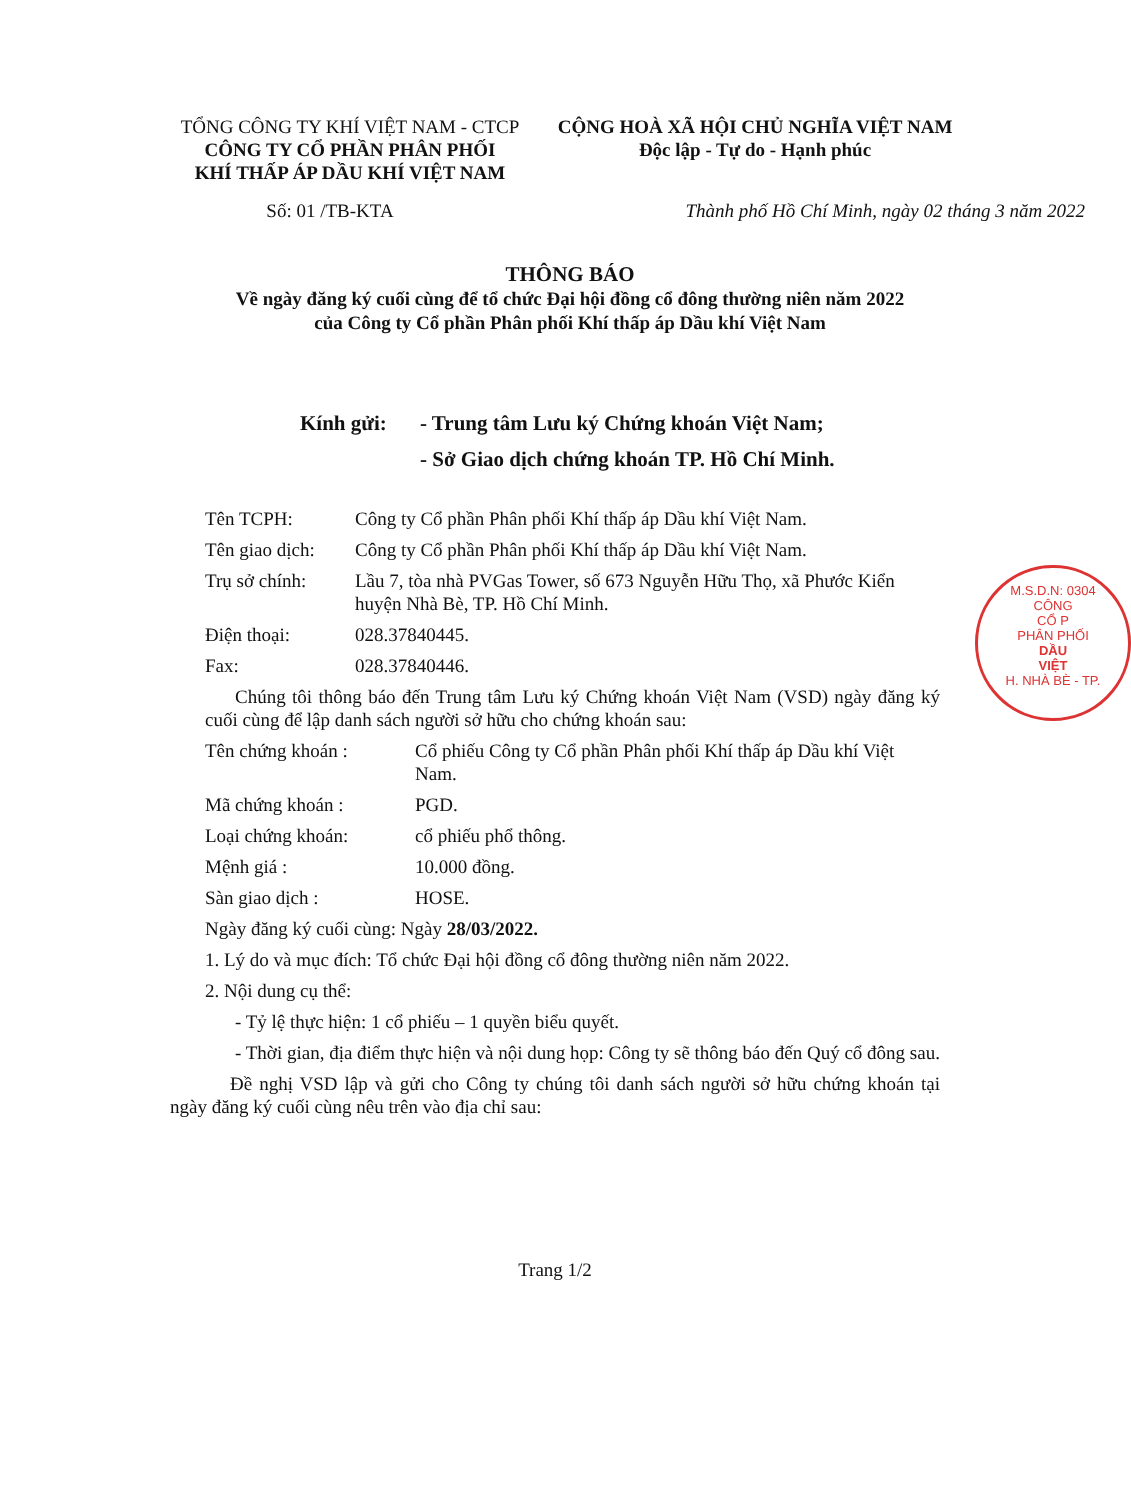TỔNG CÔNG TY KHÍ VIỆT NAM - CTCP
CÔNG TY CỔ PHẦN PHÂN PHỐI
KHÍ THẤP ÁP DẦU KHÍ VIỆT NAM
CỘNG HOÀ XÃ HỘI CHỦ NGHĨA VIỆT NAM
Độc lập - Tự do - Hạnh phúc
Số: 01 /TB-KTA Thành phố Hồ Chí Minh, ngày 02 tháng 3 năm 2022
THÔNG BÁO
Về ngày đăng ký cuối cùng để tổ chức Đại hội đồng cổ đông thường niên năm 2022
của Công ty Cổ phần Phân phối Khí thấp áp Dầu khí Việt Nam
Kính gửi: - Trung tâm Lưu ký Chứng khoán Việt Nam;
- Sở Giao dịch chứng khoán TP. Hồ Chí Minh.
Tên TCPH: Công ty Cổ phần Phân phối Khí thấp áp Dầu khí Việt Nam.
Tên giao dịch:
Công ty Cổ phần Phân phối Khí thấp áp Dầu khí Việt Nam.
Trụ sở chính: Lầu 7, tòa nhà PVGas Tower, số 673 Nguyễn Hữu Thọ, xã Phước Kiển huyện Nhà Bè, TP. Hồ Chí Minh.
Điện thoại: 028.37840445.
Fax: 028.37840446.
Chúng tôi thông báo đến Trung tâm Lưu ký Chứng khoán Việt Nam (VSD) ngày đăng ký cuối cùng để lập danh sách người sở hữu cho chứng khoán sau:
Tên chứng khoán : Cổ phiếu Công ty Cổ phần Phân phối Khí thấp áp Dầu khí Việt Nam.
Mã chứng khoán : PGD.
Loại chứng khoán: cổ phiếu phổ thông.
Mệnh giá : 10.000 đồng.
Sàn giao dịch : HOSE.
Ngày đăng ký cuối cùng: Ngày 28/03/2022.
1. Lý do và mục đích: Tổ chức Đại hội đồng cổ đông thường niên năm 2022.
2. Nội dung cụ thể:
- Tỷ lệ thực hiện: 1 cổ phiếu – 1 quyền biểu quyết.
- Thời gian, địa điểm thực hiện và nội dung họp: Công ty sẽ thông báo đến Quý cổ đông sau.
Đề nghị VSD lập và gửi cho Công ty chúng tôi danh sách người sở hữu chứng khoán tại ngày đăng ký cuối cùng nêu trên vào địa chỉ sau:
Trang 1/2
M.S.D.N: 0304
CÔNG
CỔ P
PHÂN PHỐI
DẦU
VIỆT
H. NHÀ BÈ - TP.